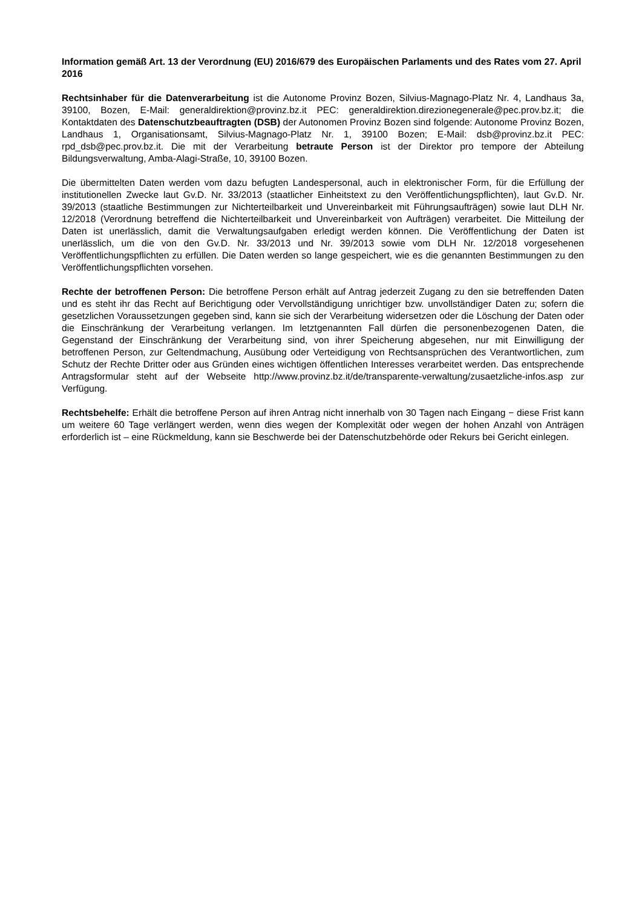Information gemäß Art. 13 der Verordnung (EU) 2016/679 des Europäischen Parlaments und des Rates vom 27. April 2016
Rechtsinhaber für die Datenverarbeitung ist die Autonome Provinz Bozen, Silvius-Magnago-Platz Nr. 4, Landhaus 3a, 39100, Bozen, E-Mail: generaldirektion@provinz.bz.it PEC: generaldirektion.direzionegenerale@pec.prov.bz.it; die Kontaktdaten des Datenschutzbeauftragten (DSB) der Autonomen Provinz Bozen sind folgende: Autonome Provinz Bozen, Landhaus 1, Organisationsamt, Silvius-Magnago-Platz Nr. 1, 39100 Bozen; E-Mail: dsb@provinz.bz.it PEC: rpd_dsb@pec.prov.bz.it. Die mit der Verarbeitung betraute Person ist der Direktor pro tempore der Abteilung Bildungsverwaltung, Amba-Alagi-Straße, 10, 39100 Bozen.
Die übermittelten Daten werden vom dazu befugten Landespersonal, auch in elektronischer Form, für die Erfüllung der institutionellen Zwecke laut Gv.D. Nr. 33/2013 (staatlicher Einheitstext zu den Veröffentlichungspflichten), laut Gv.D. Nr. 39/2013 (staatliche Bestimmungen zur Nichterteilbarkeit und Unvereinbarkeit mit Führungsaufträgen) sowie laut DLH Nr. 12/2018 (Verordnung betreffend die Nichterteilbarkeit und Unvereinbarkeit von Aufträgen) verarbeitet. Die Mitteilung der Daten ist unerlässlich, damit die Verwaltungsaufgaben erledigt werden können. Die Veröffentlichung der Daten ist unerlässlich, um die von den Gv.D. Nr. 33/2013 und Nr. 39/2013 sowie vom DLH Nr. 12/2018 vorgesehenen Veröffentlichungspflichten zu erfüllen. Die Daten werden so lange gespeichert, wie es die genannten Bestimmungen zu den Veröffentlichungspflichten vorsehen.
Rechte der betroffenen Person: Die betroffene Person erhält auf Antrag jederzeit Zugang zu den sie betreffenden Daten und es steht ihr das Recht auf Berichtigung oder Vervollständigung unrichtiger bzw. unvollständiger Daten zu; sofern die gesetzlichen Voraussetzungen gegeben sind, kann sie sich der Verarbeitung widersetzen oder die Löschung der Daten oder die Einschränkung der Verarbeitung verlangen. Im letztgenannten Fall dürfen die personenbezogenen Daten, die Gegenstand der Einschränkung der Verarbeitung sind, von ihrer Speicherung abgesehen, nur mit Einwilligung der betroffenen Person, zur Geltendmachung, Ausübung oder Verteidigung von Rechtsansprüchen des Verantwortlichen, zum Schutz der Rechte Dritter oder aus Gründen eines wichtigen öffentlichen Interesses verarbeitet werden. Das entsprechende Antragsformular steht auf der Webseite http://www.provinz.bz.it/de/transparente-verwaltung/zusaetzliche-infos.asp zur Verfügung.
Rechtsbehelfe: Erhält die betroffene Person auf ihren Antrag nicht innerhalb von 30 Tagen nach Eingang − diese Frist kann um weitere 60 Tage verlängert werden, wenn dies wegen der Komplexität oder wegen der hohen Anzahl von Anträgen erforderlich ist – eine Rückmeldung, kann sie Beschwerde bei der Datenschutzbehörde oder Rekurs bei Gericht einlegen.